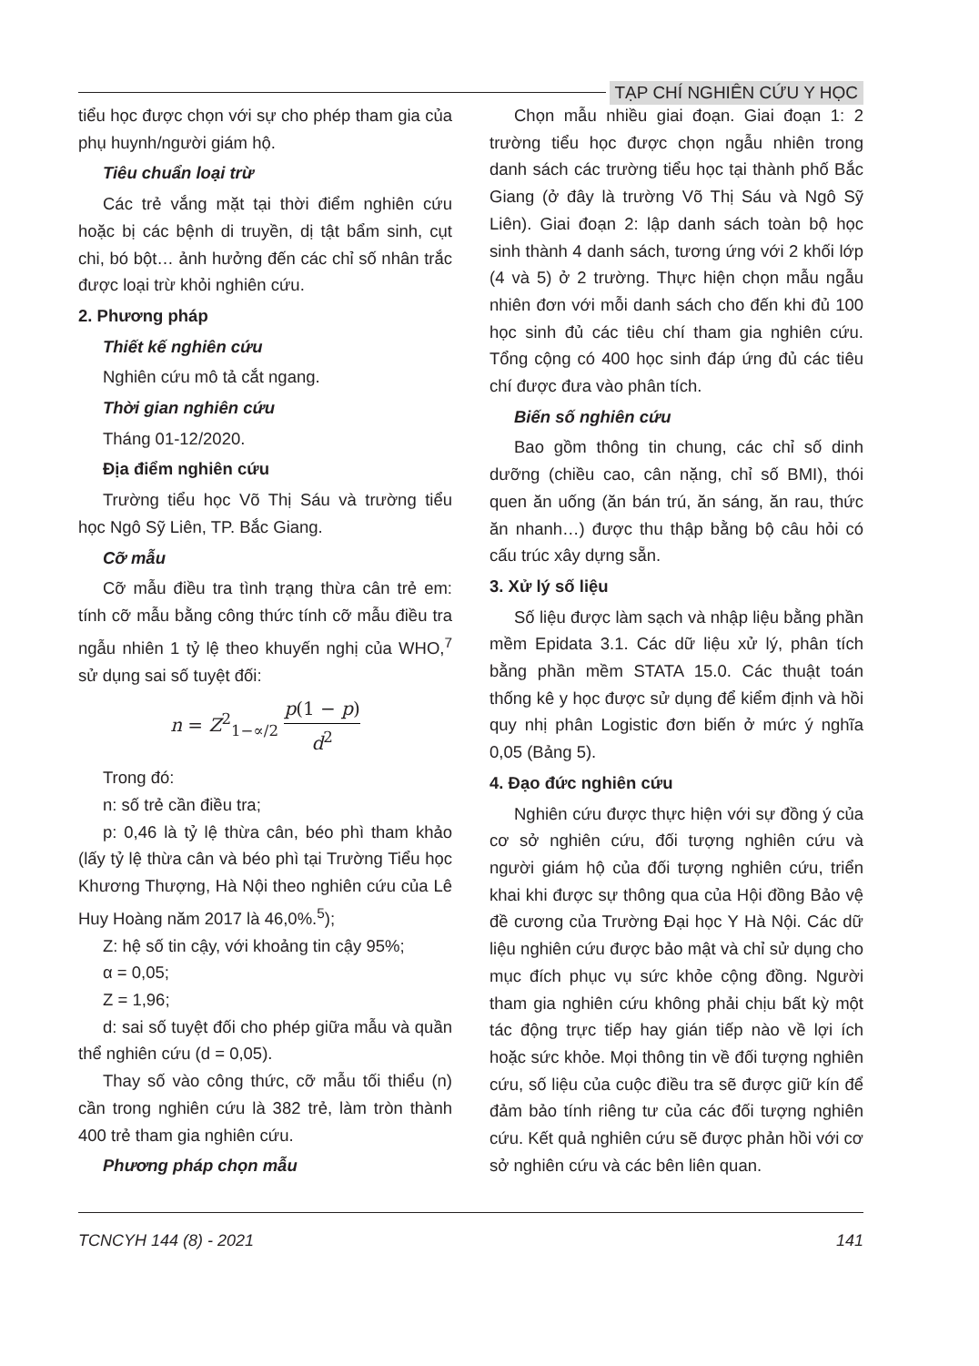TẠP CHÍ NGHIÊN CỨU Y HỌC
tiểu học được chọn với sự cho phép tham gia của phụ huynh/người giám hộ.
Tiêu chuẩn loại trừ
Các trẻ vắng mặt tại thời điểm nghiên cứu hoặc bị các bệnh di truyền, dị tật bẩm sinh, cụt chi, bó bột… ảnh hưởng đến các chỉ số nhân trắc được loại trừ khỏi nghiên cứu.
2. Phương pháp
Thiết kế nghiên cứu
Nghiên cứu mô tả cắt ngang.
Thời gian nghiên cứu
Tháng 01-12/2020.
Địa điểm nghiên cứu
Trường tiểu học Võ Thị Sáu và trường tiểu học Ngô Sỹ Liên, TP. Bắc Giang.
Cỡ mẫu
Cỡ mẫu điều tra tình trạng thừa cân trẻ em: tính cỡ mẫu bằng công thức tính cỡ mẫu điều tra ngẫu nhiên 1 tỷ lệ theo khuyến nghị của WHO,<sup>7</sup> sử dụng sai số tuyệt đối:
n = Z<sup>2</sup><sub>1−∝/2</sub> p(1 − p) d<sup>2</sup>
Trong đó:
n: số trẻ cần điều tra;
p: 0,46 là tỷ lệ thừa cân, béo phì tham khảo (lấy tỷ lệ thừa cân và béo phì tại Trường Tiểu học Khương Thượng, Hà Nội theo nghiên cứu của Lê Huy Hoàng năm 2017 là 46,0%.<sup>5</sup>);
Z: hệ số tin cậy, với khoảng tin cậy 95%;
α = 0,05;
Z = 1,96;
d: sai số tuyệt đối cho phép giữa mẫu và quần thể nghiên cứu (d = 0,05).
Thay số vào công thức, cỡ mẫu tối thiểu (n) cần trong nghiên cứu là 382 trẻ, làm tròn thành 400 trẻ tham gia nghiên cứu.
Phương pháp chọn mẫu
Chọn mẫu nhiều giai đoạn. Giai đoạn 1: 2 trường tiểu học được chọn ngẫu nhiên trong danh sách các trường tiểu học tại thành phố Bắc Giang (ở đây là trường Võ Thị Sáu và Ngô Sỹ Liên). Giai đoạn 2: lập danh sách toàn bộ học sinh thành 4 danh sách, tương ứng với 2 khối lớp (4 và 5) ở 2 trường. Thực hiện chọn mẫu ngẫu nhiên đơn với mỗi danh sách cho đến khi đủ 100 học sinh đủ các tiêu chí tham gia nghiên cứu. Tổng cộng có 400 học sinh đáp ứng đủ các tiêu chí được đưa vào phân tích.
Biến số nghiên cứu
Bao gồm thông tin chung, các chỉ số dinh dưỡng (chiều cao, cân nặng, chỉ số BMI), thói quen ăn uống (ăn bán trú, ăn sáng, ăn rau, thức ăn nhanh…) được thu thập bằng bộ câu hỏi có cấu trúc xây dựng sẵn.
3. Xử lý số liệu
Số liệu được làm sạch và nhập liệu bằng phần mềm Epidata 3.1. Các dữ liệu xử lý, phân tích bằng phần mềm STATA 15.0. Các thuật toán thống kê y học được sử dụng để kiểm định và hồi quy nhị phân Logistic đơn biến ở mức ý nghĩa 0,05 (Bảng 5).
4. Đạo đức nghiên cứu
Nghiên cứu được thực hiện với sự đồng ý của cơ sở nghiên cứu, đối tượng nghiên cứu và người giám hộ của đối tượng nghiên cứu, triển khai khi được sự thông qua của Hội đồng Bảo vệ đề cương của Trường Đại học Y Hà Nội. Các dữ liệu nghiên cứu được bảo mật và chỉ sử dụng cho mục đích phục vụ sức khỏe cộng đồng. Người tham gia nghiên cứu không phải chịu bất kỳ một tác động trực tiếp hay gián tiếp nào về lợi ích hoặc sức khỏe. Mọi thông tin về đối tượng nghiên cứu, số liệu của cuộc điều tra sẽ được giữ kín để đảm bảo tính riêng tư của các đối tượng nghiên cứu. Kết quả nghiên cứu sẽ được phản hồi với cơ sở nghiên cứu và các bên liên quan.
TCNCYH 144 (8) - 2021 141